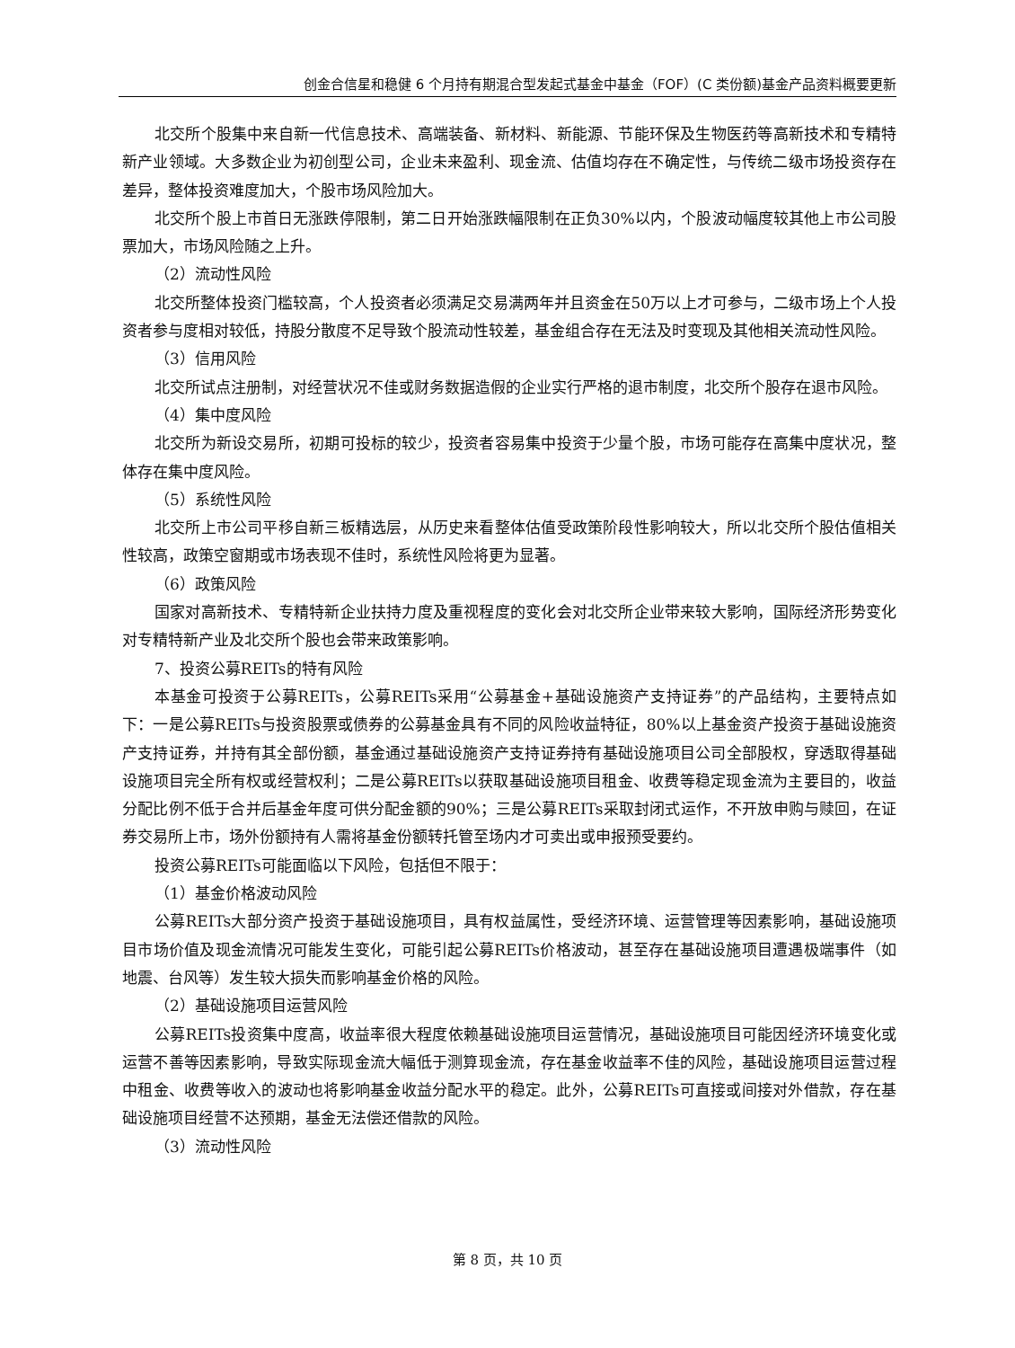创金合信星和稳健 6 个月持有期混合型发起式基金中基金（FOF）(C 类份额)基金产品资料概要更新
北交所个股集中来自新一代信息技术、高端装备、新材料、新能源、节能环保及生物医药等高新技术和专精特新产业领域。大多数企业为初创型公司，企业未来盈利、现金流、估值均存在不确定性，与传统二级市场投资存在差异，整体投资难度加大，个股市场风险加大。
北交所个股上市首日无涨跌停限制，第二日开始涨跌幅限制在正负30%以内，个股波动幅度较其他上市公司股票加大，市场风险随之上升。
（2）流动性风险
北交所整体投资门槛较高，个人投资者必须满足交易满两年并且资金在50万以上才可参与，二级市场上个人投资者参与度相对较低，持股分散度不足导致个股流动性较差，基金组合存在无法及时变现及其他相关流动性风险。
（3）信用风险
北交所试点注册制，对经营状况不佳或财务数据造假的企业实行严格的退市制度，北交所个股存在退市风险。
（4）集中度风险
北交所为新设交易所，初期可投标的较少，投资者容易集中投资于少量个股，市场可能存在高集中度状况，整体存在集中度风险。
（5）系统性风险
北交所上市公司平移自新三板精选层，从历史来看整体估值受政策阶段性影响较大，所以北交所个股估值相关性较高，政策空窗期或市场表现不佳时，系统性风险将更为显著。
（6）政策风险
国家对高新技术、专精特新企业扶持力度及重视程度的变化会对北交所企业带来较大影响，国际经济形势变化对专精特新产业及北交所个股也会带来政策影响。
7、投资公募REITs的特有风险
本基金可投资于公募REITs，公募REITs采用“公募基金+基础设施资产支持证券”的产品结构，主要特点如下：一是公募REITs与投资股票或债券的公募基金具有不同的风险收益特征，80%以上基金资产投资于基础设施资产支持证券，并持有其全部份额，基金通过基础设施资产支持证券持有基础设施项目公司全部股权，穿透取得基础设施项目完全所有权或经营权利；二是公募REITs以获取基础设施项目租金、收费等稳定现金流为主要目的，收益分配比例不低于合并后基金年度可供分配金额的90%；三是公募REITs采取封闭式运作，不开放申购与赎回，在证券交易所上市，场外份额持有人需将基金份额转托管至场内才可卖出或申报预受要约。
投资公募REITs可能面临以下风险，包括但不限于：
（1）基金价格波动风险
公募REITs大部分资产投资于基础设施项目，具有权益属性，受经济环境、运营管理等因素影响，基础设施项目市场价值及现金流情况可能发生变化，可能引起公募REITs价格波动，甚至存在基础设施项目遭遇极端事件（如地震、台风等）发生较大损失而影响基金价格的风险。
（2）基础设施项目运营风险
公募REITs投资集中度高，收益率很大程度依赖基础设施项目运营情况，基础设施项目可能因经济环境变化或运营不善等因素影响，导致实际现金流大幅低于测算现金流，存在基金收益率不佳的风险，基础设施项目运营过程中租金、收费等收入的波动也将影响基金收益分配水平的稳定。此外，公募REITs可直接或间接对外借款，存在基础设施项目经营不达预期，基金无法偿还借款的风险。
（3）流动性风险
第 8 页，共 10 页